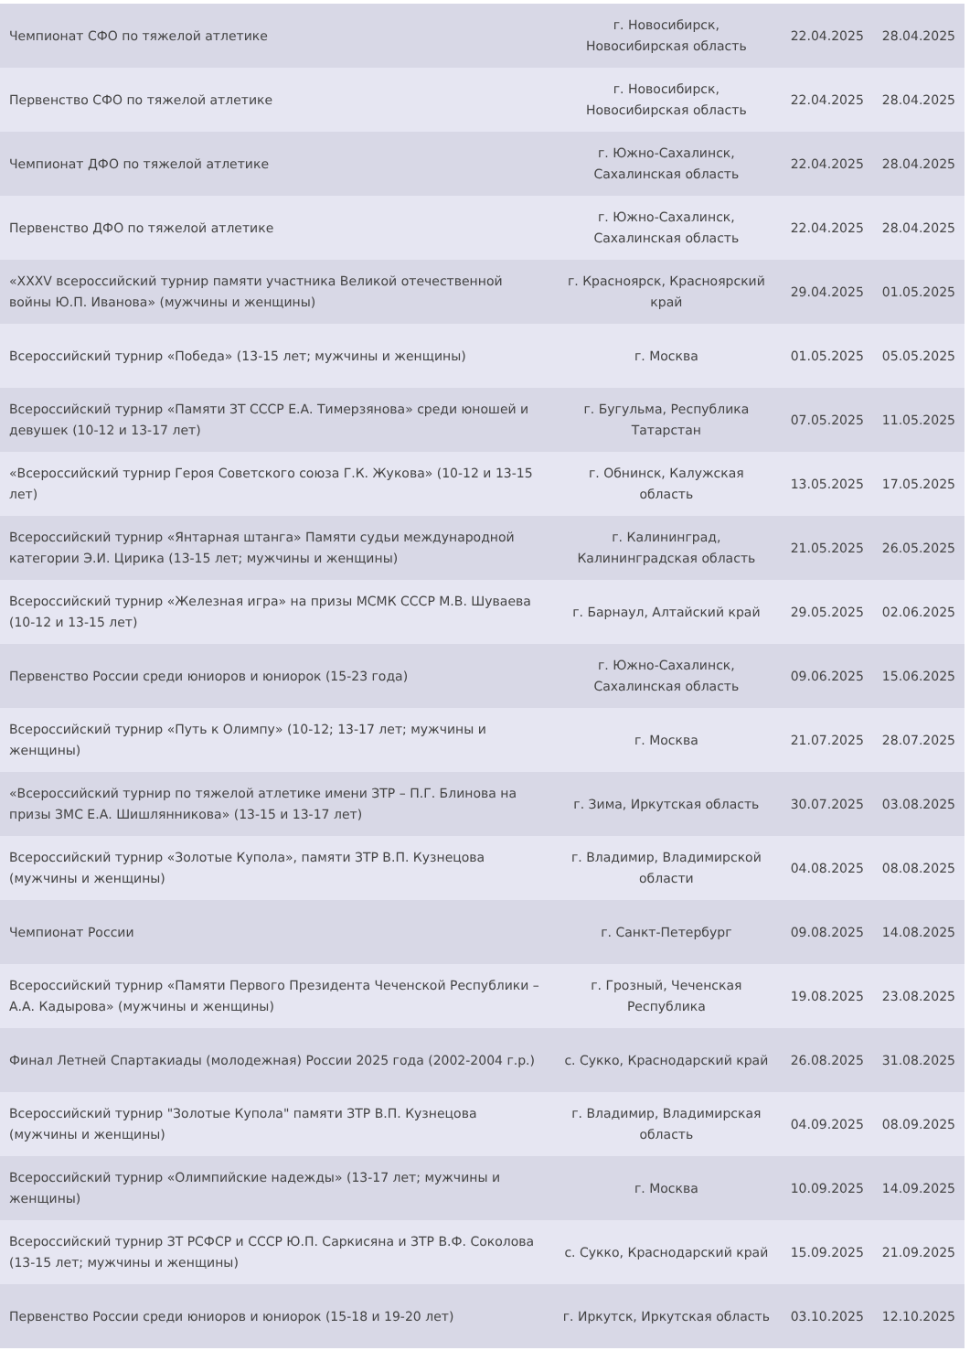| Чемпионат СФО по тяжелой атлетике | г. Новосибирск, Новосибирская область | 22.04.2025 | 28.04.2025 |
| Первенство СФО по тяжелой атлетике | г. Новосибирск, Новосибирская область | 22.04.2025 | 28.04.2025 |
| Чемпионат ДФО по тяжелой атлетике | г. Южно-Сахалинск, Сахалинская область | 22.04.2025 | 28.04.2025 |
| Первенство ДФО по тяжелой атлетике | г. Южно-Сахалинск, Сахалинская область | 22.04.2025 | 28.04.2025 |
| «XXXV всероссийский турнир памяти участника Великой отечественной войны Ю.П. Иванова» (мужчины и женщины) | г. Красноярск, Красноярский край | 29.04.2025 | 01.05.2025 |
| Всероссийский турнир «Победа» (13-15 лет; мужчины и женщины) | г. Москва | 01.05.2025 | 05.05.2025 |
| Всероссийский турнир «Памяти ЗТ СССР Е.А. Тимерзянова» среди юношей и девушек (10-12 и 13-17 лет) | г. Бугульма, Республика Татарстан | 07.05.2025 | 11.05.2025 |
| «Всероссийский турнир Героя Советского союза Г.К. Жукова» (10-12 и 13-15 лет) | г. Обнинск, Калужская область | 13.05.2025 | 17.05.2025 |
| Всероссийский турнир «Янтарная штанга» Памяти судьи международной категории Э.И. Цирика (13-15 лет; мужчины и женщины) | г. Калининград, Калининградская область | 21.05.2025 | 26.05.2025 |
| Всероссийский турнир «Железная игра» на призы МСМК СССР М.В. Шуваева (10-12 и 13-15 лет) | г. Барнаул, Алтайский край | 29.05.2025 | 02.06.2025 |
| Первенство России среди юниоров и юниорок (15-23 года) | г. Южно-Сахалинск, Сахалинская область | 09.06.2025 | 15.06.2025 |
| Всероссийский турнир «Путь к Олимпу» (10-12; 13-17 лет; мужчины и женщины) | г. Москва | 21.07.2025 | 28.07.2025 |
| «Всероссийский турнир по тяжелой атлетике имени ЗТР – П.Г. Блинова на призы ЗМС Е.А. Шишлянникова» (13-15 и 13-17 лет) | г. Зима, Иркутская область | 30.07.2025 | 03.08.2025 |
| Всероссийский турнир «Золотые Купола», памяти ЗТР В.П. Кузнецова (мужчины и женщины) | г. Владимир, Владимирской области | 04.08.2025 | 08.08.2025 |
| Чемпионат России | г. Санкт-Петербург | 09.08.2025 | 14.08.2025 |
| Всероссийский турнир «Памяти Первого Президента Чеченской Республики – А.А. Кадырова» (мужчины и женщины) | г. Грозный, Чеченская Республика | 19.08.2025 | 23.08.2025 |
| Финал Летней Спартакиады (молодежная) России 2025 года (2002-2004 г.р.) | с. Сукко, Краснодарский край | 26.08.2025 | 31.08.2025 |
| Всероссийский турнир "Золотые Купола" памяти ЗТР В.П. Кузнецова (мужчины и женщины) | г. Владимир, Владимирская область | 04.09.2025 | 08.09.2025 |
| Всероссийский турнир «Олимпийские надежды» (13-17 лет; мужчины и женщины) | г. Москва | 10.09.2025 | 14.09.2025 |
| Всероссийский турнир ЗТ РСФСР и СССР Ю.П. Саркисяна и ЗТР В.Ф. Соколова (13-15 лет; мужчины и женщины) | с. Сукко, Краснодарский край | 15.09.2025 | 21.09.2025 |
| Первенство России среди юниоров и юниорок (15-18 и 19-20 лет) | г. Иркутск, Иркутская область | 03.10.2025 | 12.10.2025 |